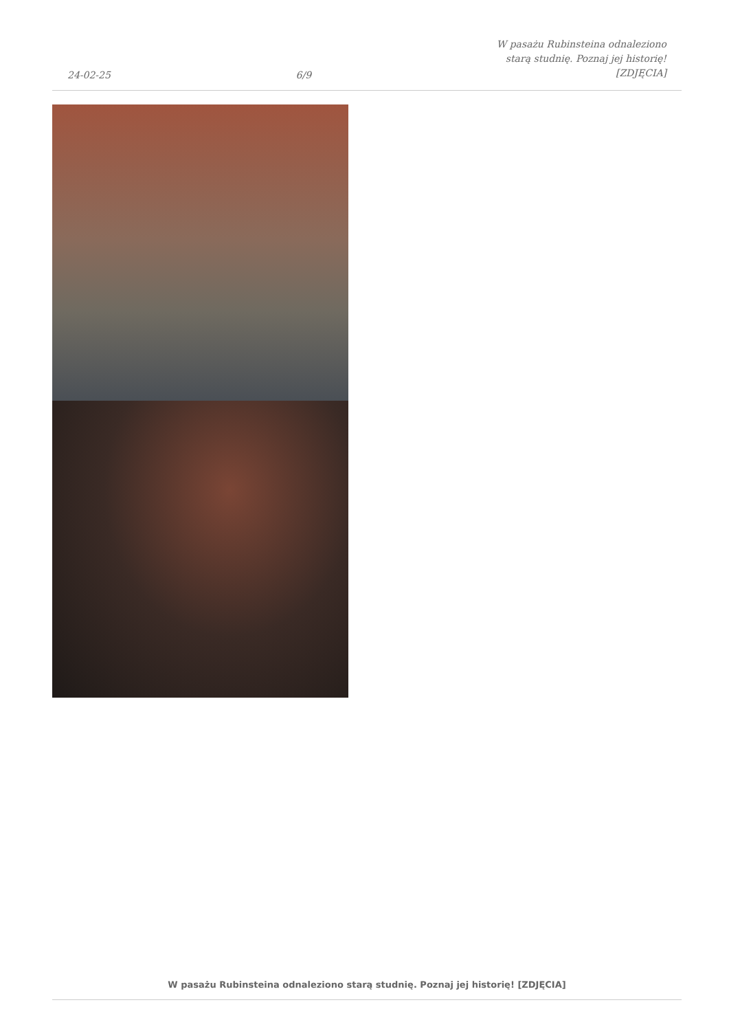24-02-25
6/9
W pasażu Rubinsteina odnaleziono
starą studnię. Poznaj jej historię!
[ZDJĘCIA]
W pasażu Rubinsteina odnaleziono starą studnię. Poznaj jej historię! [ZDJĘCIA]